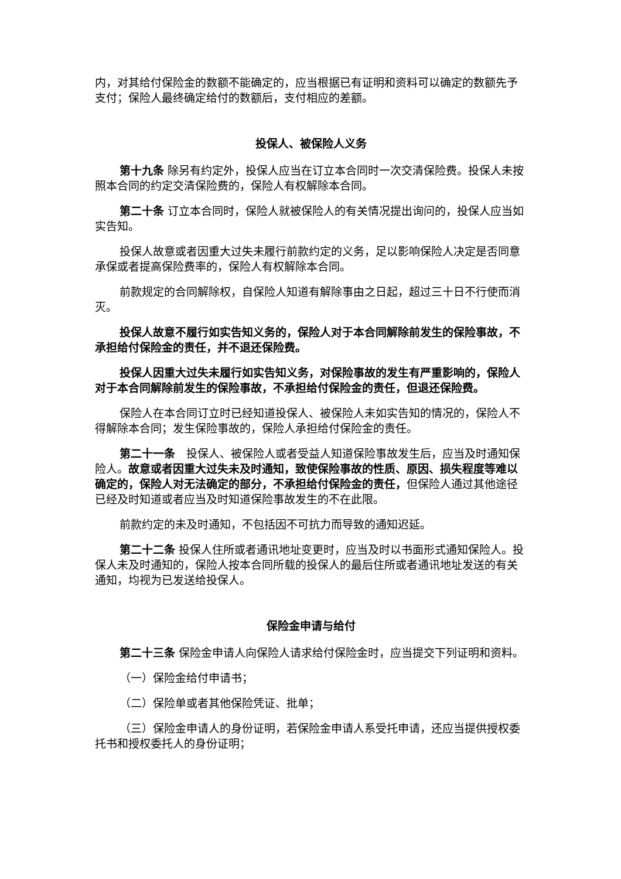内，对其给付保险金的数额不能确定的，应当根据已有证明和资料可以确定的数额先予支付；保险人最终确定给付的数额后，支付相应的差额。
投保人、被保险人义务
第十九条 除另有约定外，投保人应当在订立本合同时一次交清保险费。投保人未按照本合同的约定交清保险费的，保险人有权解除本合同。
第二十条 订立本合同时，保险人就被保险人的有关情况提出询问的，投保人应当如实告知。
投保人故意或者因重大过失未履行前款约定的义务，足以影响保险人决定是否同意承保或者提高保险费率的，保险人有权解除本合同。
前款规定的合同解除权，自保险人知道有解除事由之日起，超过三十日不行使而消灭。
投保人故意不履行如实告知义务的，保险人对于本合同解除前发生的保险事故，不承担给付保险金的责任，并不退还保险费。
投保人因重大过失未履行如实告知义务，对保险事故的发生有严重影响的，保险人对于本合同解除前发生的保险事故，不承担给付保险金的责任，但退还保险费。
保险人在本合同订立时已经知道投保人、被保险人未如实告知的情况的，保险人不得解除本合同；发生保险事故的，保险人承担给付保险金的责任。
第二十一条　投保人、被保险人或者受益人知道保险事故发生后，应当及时通知保险人。故意或者因重大过失未及时通知，致使保险事故的性质、原因、损失程度等难以确定的，保险人对无法确定的部分，不承担给付保险金的责任，但保险人通过其他途径已经及时知道或者应当及时知道保险事故发生的不在此限。
前款约定的未及时通知，不包括因不可抗力而导致的通知迟延。
第二十二条 投保人住所或者通讯地址变更时，应当及时以书面形式通知保险人。投保人未及时通知的，保险人按本合同所载的投保人的最后住所或者通讯地址发送的有关通知，均视为已发送给投保人。
保险金申请与给付
第二十三条 保险金申请人向保险人请求给付保险金时，应当提交下列证明和资料。
（一）保险金给付申请书；
（二）保险单或者其他保险凭证、批单；
（三）保险金申请人的身份证明，若保险金申请人系受托申请，还应当提供授权委托书和授权委托人的身份证明；